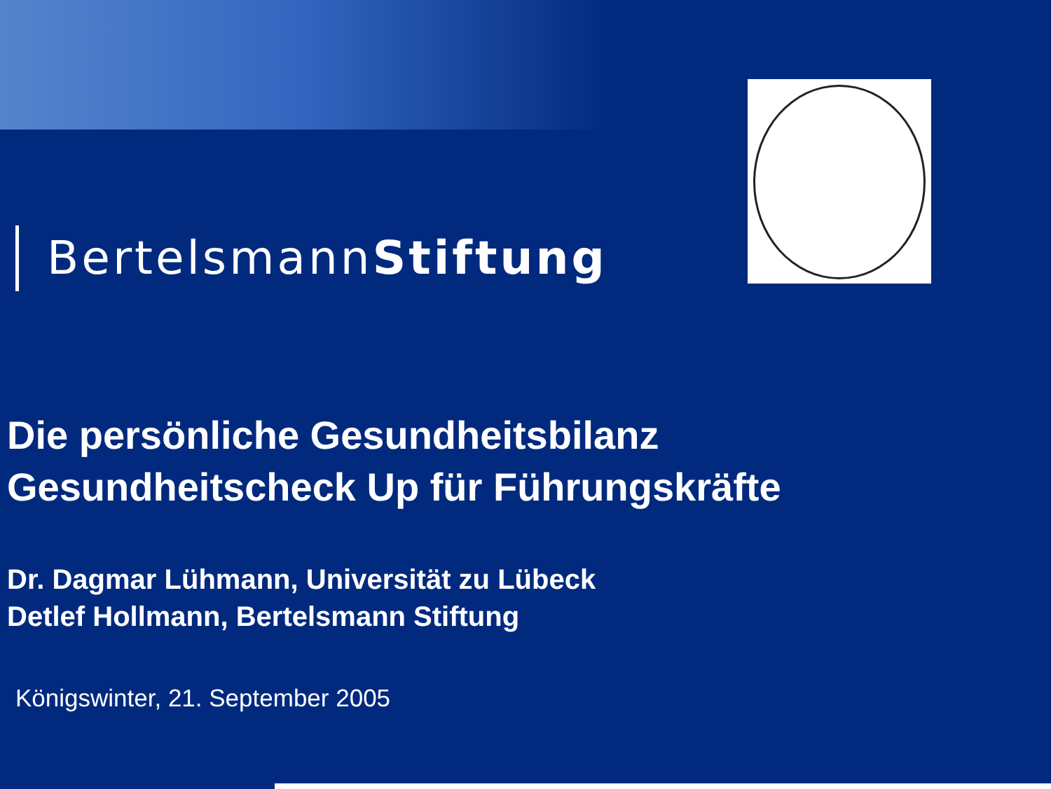BertelsmannStiftung
Die persönliche Gesundheitsbilanz
Gesundheitscheck Up für Führungskräfte
Dr. Dagmar Lühmann, Universität zu Lübeck
Detlef Hollmann, Bertelsmann Stiftung
Königswinter, 21. September 2005